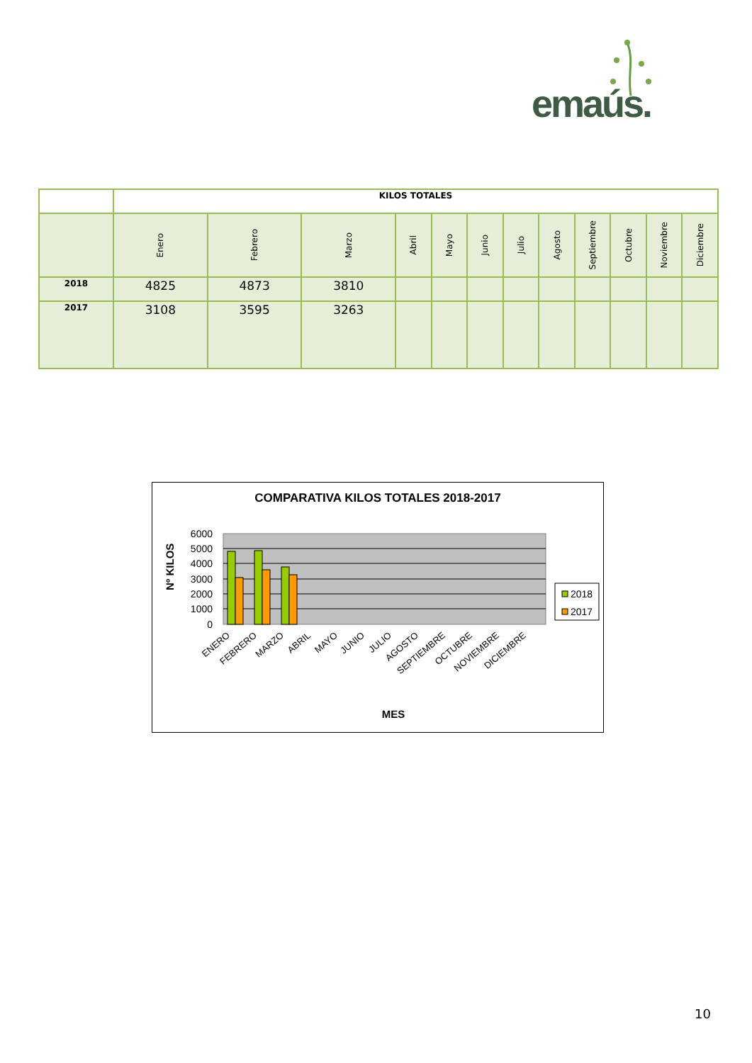emaús.
| | KILOS TOTALES | | | | | | | | | | | |
| --- | --- | --- | --- | --- | --- | --- | --- | --- | --- | --- | --- | --- |
| | Enero | Febrero | Marzo | Abril | Mayo | Junio | Julio | Agosto | Septiembre | Octubre | Noviembre | Diciembre |
| 2018 | 4825 | 4873 | 3810 | | | | | | | | | |
| 2017 | 3108 | 3595 | 3263 | | | | | | | | | |
COMPARATIVA KILOS TOTALES 2018-2017
6000
5000
4000
3000
2000
1000
0
Nº KILOS
ENERO
FEBRERO
MARZO
ABRIL
MAYO
JUNIO
JULIO
AGOSTO
SEPTIEMBRE
OCTUBRE
NOVIEMBRE
DICIEMBRE
MES
2018
2017
10